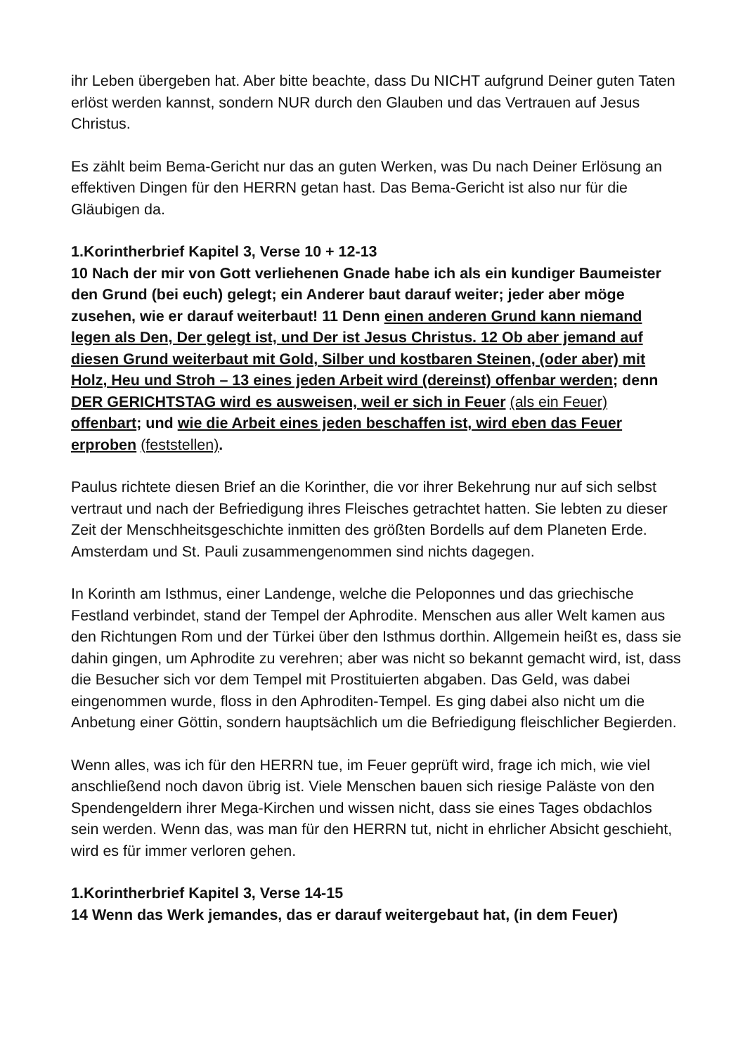ihr Leben übergeben hat. Aber bitte beachte, dass Du NICHT aufgrund Deiner guten Taten erlöst werden kannst, sondern NUR durch den Glauben und das Vertrauen auf Jesus Christus.
Es zählt beim Bema-Gericht nur das an guten Werken, was Du nach Deiner Erlösung an effektiven Dingen für den HERRN getan hast. Das Bema-Gericht ist also nur für die Gläubigen da.
1.Korintherbrief Kapitel 3, Verse 10 + 12-13
10 Nach der mir von Gott verliehenen Gnade habe ich als ein kundiger Baumeister den Grund (bei euch) gelegt; ein Anderer baut darauf weiter; jeder aber möge zusehen, wie er darauf weiterbaut! 11 Denn einen anderen Grund kann niemand legen als Den, Der gelegt ist, und Der ist Jesus Christus. 12 Ob aber jemand auf diesen Grund weiterbaut mit Gold, Silber und kostbaren Steinen, (oder aber) mit Holz, Heu und Stroh – 13 eines jeden Arbeit wird (dereinst) offenbar werden; denn DER GERICHTSTAG wird es ausweisen, weil er sich in Feuer (als ein Feuer) offenbart; und wie die Arbeit eines jeden beschaffen ist, wird eben das Feuer erproben (feststellen).
Paulus richtete diesen Brief an die Korinther, die vor ihrer Bekehrung nur auf sich selbst vertraut und nach der Befriedigung ihres Fleisches getrachtet hatten. Sie lebten zu dieser Zeit der Menschheitsgeschichte inmitten des größten Bordells auf dem Planeten Erde. Amsterdam und St. Pauli zusammengenommen sind nichts dagegen.
In Korinth am Isthmus, einer Landenge, welche die Peloponnes und das griechische Festland verbindet, stand der Tempel der Aphrodite. Menschen aus aller Welt kamen aus den Richtungen Rom und der Türkei über den Isthmus dorthin. Allgemein heißt es, dass sie dahin gingen, um Aphrodite zu verehren; aber was nicht so bekannt gemacht wird, ist, dass die Besucher sich vor dem Tempel mit Prostituierten abgaben. Das Geld, was dabei eingenommen wurde, floss in den Aphroditen-Tempel. Es ging dabei also nicht um die Anbetung einer Göttin, sondern hauptsächlich um die Befriedigung fleischlicher Begierden.
Wenn alles, was ich für den HERRN tue, im Feuer geprüft wird, frage ich mich, wie viel anschließend noch davon übrig ist. Viele Menschen bauen sich riesige Paläste von den Spendengeldern ihrer Mega-Kirchen und wissen nicht, dass sie eines Tages obdachlos sein werden. Wenn das, was man für den HERRN tut, nicht in ehrlicher Absicht geschieht, wird es für immer verloren gehen.
1.Korintherbrief Kapitel 3, Verse 14-15
14 Wenn das Werk jemandes, das er darauf weitergebaut hat, (in dem Feuer)